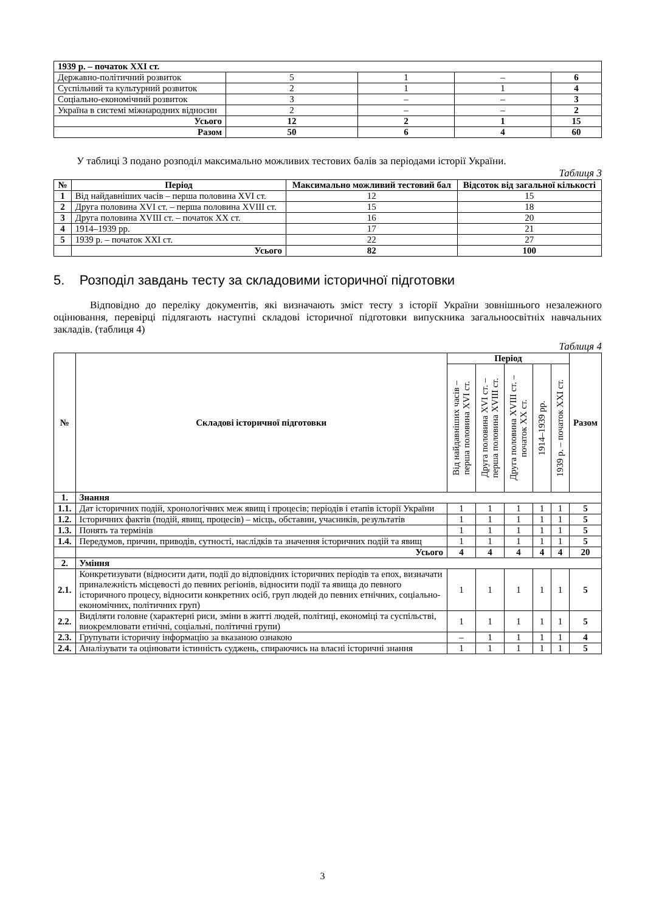| 1939 р. – початок XXI ст. | | | | |
| Державно-політичний розвиток | 5 | 1 | – | 6 |
| Суспільний та культурний розвиток | 2 | 1 | 1 | 4 |
| Соціально-економічний розвиток | 3 | – | – | 3 |
| Україна в системі міжнародних відносин | 2 | – | – | 2 |
| Усього | 12 | 2 | 1 | 15 |
| Разом | 50 | 6 | 4 | 60 |
У таблиці 3 подано розподіл максимально можливих тестових балів за періодами історії України.
Таблиця 3
| № | Період | Максимально можливий тестовий бал | Відсоток від загальної кількості |
| --- | --- | --- | --- |
| 1 | Від найдавніших часів – перша половина XVI ст. | 12 | 15 |
| 2 | Друга половина XVI ст. – перша половина XVIII ст. | 15 | 18 |
| 3 | Друга половина XVIII ст. – початок XX ст. | 16 | 20 |
| 4 | 1914–1939 рр. | 17 | 21 |
| 5 | 1939 р. – початок XXI ст. | 22 | 27 |
| | Усього | 82 | 100 |
5. Розподіл завдань тесту за складовими історичної підготовки
Відповідно до переліку документів, які визначають зміст тесту з історії України зовнішнього незалежного оцінювання, перевірці підлягають наступні складові історичної підготовки випускника загальноосвітніх навчальних закладів. (таблиця 4)
Таблиця 4
| № | Складові історичної підготовки | Період | | | | | Разом |
| --- | --- | --- | --- | --- | --- | --- | --- |
| | | Від найдавніших часів – перша половина XVI ст. | Друга половина XVI ст. – перша половина XVIII ст. | Друга половина XVIII ст. – початок XX ст. | 1914–1939 рр. | 1939 р. – початок XXI ст. | |
| 1. | Знання | | | | | | |
| 1.1. | Дат історичних подій, хронологічних меж явищ і процесів; періодів і етапів історії України | 1 | 1 | 1 | 1 | 1 | 5 |
| 1.2. | Історичних фактів (подій, явищ, процесів) – місць, обставин, учасників, результатів | 1 | 1 | 1 | 1 | 1 | 5 |
| 1.3. | Понять та термінів | 1 | 1 | 1 | 1 | 1 | 5 |
| 1.4. | Передумов, причин, приводів, сутності, наслідків та значення історичних подій та явищ | 1 | 1 | 1 | 1 | 1 | 5 |
| | Усього | 4 | 4 | 4 | 4 | 4 | 20 |
| 2. | Уміння | | | | | | |
| 2.1. | Конкретизувати (відносити дати, події до відповідних історичних періодів та епох, визначати приналежність місцевості до певних регіонів, відносити події та явища до певного історичного процесу, відносити конкретних осіб, груп людей до певних етнічних, соціально-економічних, політичних груп) | 1 | 1 | 1 | 1 | 1 | 5 |
| 2.2. | Виділяти головне (характерні риси, зміни в житті людей, політиці, економіці та суспільстві, виокремлювати етнічні, соціальні, політичні групи) | 1 | 1 | 1 | 1 | 1 | 5 |
| 2.3. | Групувати історичну інформацію за вказаною ознакою | – | 1 | 1 | 1 | 1 | 4 |
| 2.4. | Аналізувати та оцінювати істинність суджень, спираючись на власні історичні знання | 1 | 1 | 1 | 1 | 1 | 5 |
3